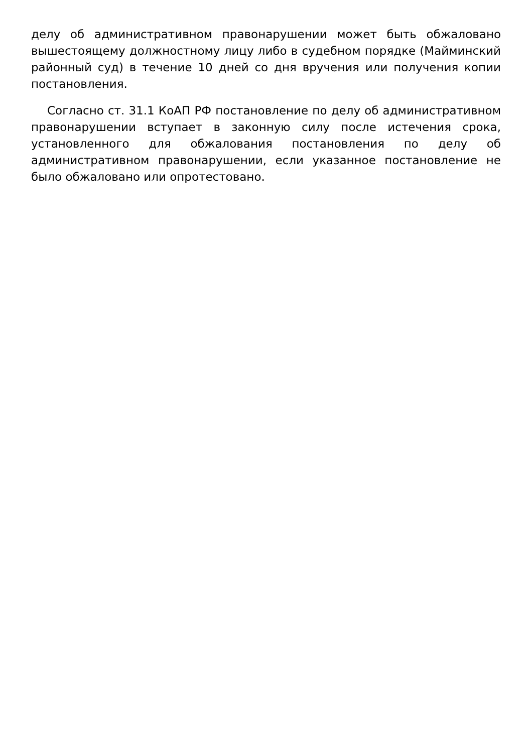делу об административном правонарушении может быть обжаловано вышестоящему должностному лицу либо в судебном порядке (Майминский районный суд) в течение 10 дней со дня вручения или получения копии постановления.
Согласно ст. 31.1 КоАП РФ постановление по делу об административном правонарушении вступает в законную силу после истечения срока, установленного для обжалования постановления по делу об административном правонарушении, если указанное постановление не было обжаловано или опротестовано.